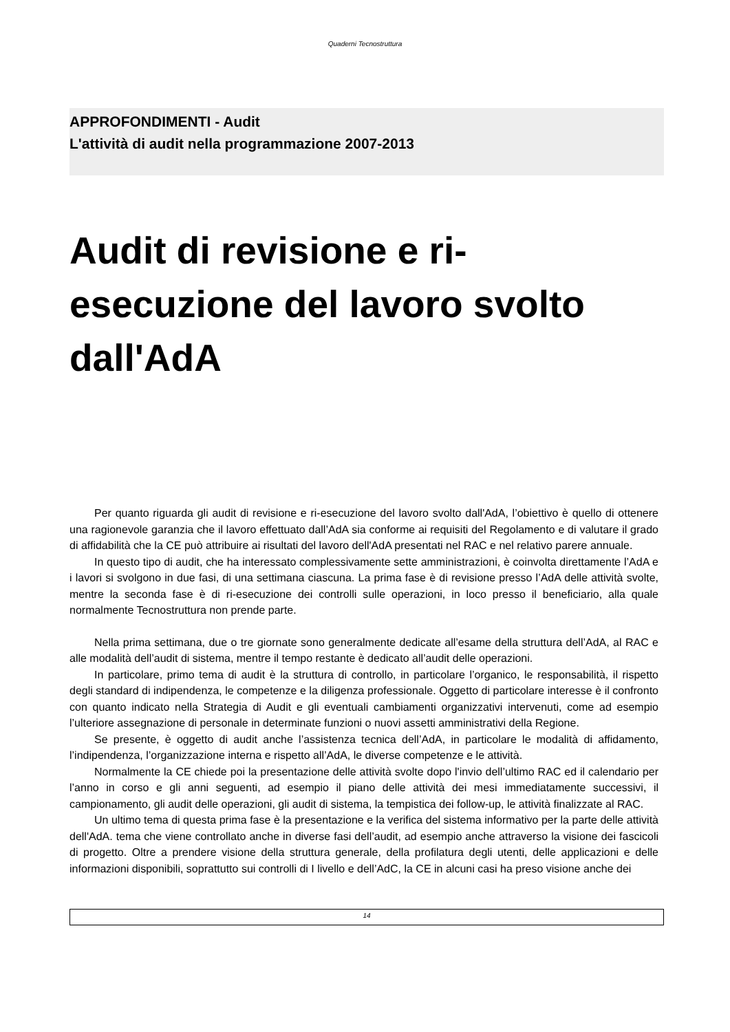Quaderni Tecnostruttura
APPROFONDIMENTI - Audit
L'attività di audit nella programmazione 2007-2013
Audit di revisione e ri-esecuzione del lavoro svolto dall'AdA
Per quanto riguarda gli audit di revisione e ri-esecuzione del lavoro svolto dall'AdA, l’obiettivo è quello di ottenere una ragionevole garanzia che il lavoro effettuato dall’AdA sia conforme ai requisiti del Regolamento e di valutare il grado di affidabilità che la CE può attribuire ai risultati del lavoro dell'AdA presentati nel RAC e nel relativo parere annuale.
In questo tipo di audit, che ha interessato complessivamente sette amministrazioni, è coinvolta direttamente l’AdA e i lavori si svolgono in due fasi, di una settimana ciascuna. La prima fase è di revisione presso l’AdA delle attività svolte, mentre la seconda fase è di ri-esecuzione dei controlli sulle operazioni, in loco presso il beneficiario, alla quale normalmente Tecnostruttura non prende parte.
Nella prima settimana, due o tre giornate sono generalmente dedicate all’esame della struttura dell’AdA, al RAC e alle modalità dell’audit di sistema, mentre il tempo restante è dedicato all’audit delle operazioni.
In particolare, primo tema di audit è la struttura di controllo, in particolare l’organico, le responsabilità, il rispetto degli standard di indipendenza, le competenze e la diligenza professionale. Oggetto di particolare interesse è il confronto con quanto indicato nella Strategia di Audit e gli eventuali cambiamenti organizzativi intervenuti, come ad esempio l’ulteriore assegnazione di personale in determinate funzioni o nuovi assetti amministrativi della Regione.
Se presente, è oggetto di audit anche l’assistenza tecnica dell’AdA, in particolare le modalità di affidamento, l’indipendenza, l’organizzazione interna e rispetto all’AdA, le diverse competenze e le attività.
Normalmente la CE chiede poi la presentazione delle attività svolte dopo l'invio dell’ultimo RAC ed il calendario per l’anno in corso e gli anni seguenti, ad esempio il piano delle attività dei mesi immediatamente successivi, il campionamento, gli audit delle operazioni, gli audit di sistema, la tempistica dei follow-up, le attività finalizzate al RAC.
Un ultimo tema di questa prima fase è la presentazione e la verifica del sistema informativo per la parte delle attività dell'AdA. tema che viene controllato anche in diverse fasi dell’audit, ad esempio anche attraverso la visione dei fascicoli di progetto. Oltre a prendere visione della struttura generale, della profilatura degli utenti, delle applicazioni e delle informazioni disponibili, soprattutto sui controlli di I livello e dell’AdC, la CE in alcuni casi ha preso visione anche dei
14